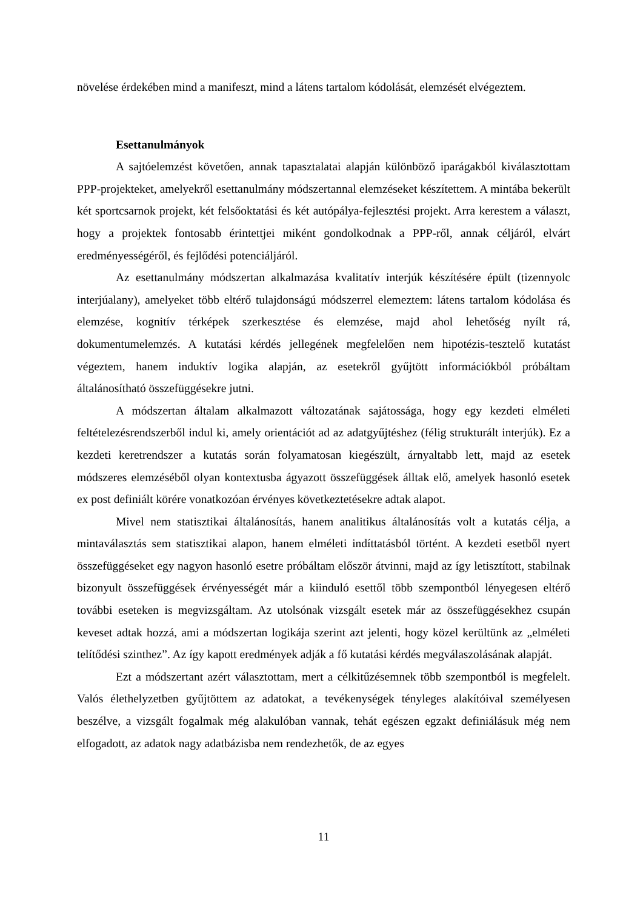növelése érdekében mind a manifeszt, mind a látens tartalom kódolását, elemzését elvégeztem.
Esettanulmányok
A sajtóelemzést követően, annak tapasztalatai alapján különböző iparágakból kiválasztottam PPP-projekteket, amelyekről esettanulmány módszertannal elemzéseket készítettem. A mintába bekerült két sportcsarnok projekt, két felsőoktatási és két autópálya-fejlesztési projekt. Arra kerestem a választ, hogy a projektek fontosabb érintettjei miként gondolkodnak a PPP-ről, annak céljáról, elvárt eredményességéről, és fejlődési potenciáljáról.
Az esettanulmány módszertan alkalmazása kvalitatív interjúk készítésére épült (tizennyolc interjúalany), amelyeket több eltérő tulajdonságú módszerrel elemeztem: látens tartalom kódolása és elemzése, kognitív térképek szerkesztése és elemzése, majd ahol lehetőség nyílt rá, dokumentumelemzés. A kutatási kérdés jellegének megfelelően nem hipotézis-tesztelő kutatást végeztem, hanem induktív logika alapján, az esetekről gyűjtött információkból próbáltam általánosítható összefüggésekre jutni.
A módszertan általam alkalmazott változatának sajátossága, hogy egy kezdeti elméleti feltételezésrendszerből indul ki, amely orientációt ad az adatgyűjtéshez (félig strukturált interjúk). Ez a kezdeti keretrendszer a kutatás során folyamatosan kiegészült, árnyaltabb lett, majd az esetek módszeres elemzéséből olyan kontextusba ágyazott összefüggések álltak elő, amelyek hasonló esetek ex post definiált körére vonatkozóan érvényes következtetésekre adtak alapot.
Mivel nem statisztikai általánosítás, hanem analitikus általánosítás volt a kutatás célja, a mintaválasztás sem statisztikai alapon, hanem elméleti indíttatásból történt. A kezdeti esetből nyert összefüggéseket egy nagyon hasonló esetre próbáltam először átvinni, majd az így letisztított, stabilnak bizonyult összefüggések érvényességét már a kiinduló esettől több szempontból lényegesen eltérő további eseteken is megvizsgáltam. Az utolsónak vizsgált esetek már az összefüggésekhez csupán keveset adtak hozzá, ami a módszertan logikája szerint azt jelenti, hogy közel kerültünk az „elméleti telítődési szinthez”. Az így kapott eredmények adják a fő kutatási kérdés megválaszolásának alapját.
Ezt a módszertant azért választottam, mert a célkitűzésemnek több szempontból is megfelelt. Valós élethelyzetben gyűjtöttem az adatokat, a tevékenységek tényleges alakítóival személyesen beszélve, a vizsgált fogalmak még alakulóban vannak, tehát egészen egzakt definiálásuk még nem elfogadott, az adatok nagy adatbázisba nem rendezhetők, de az egyes
11